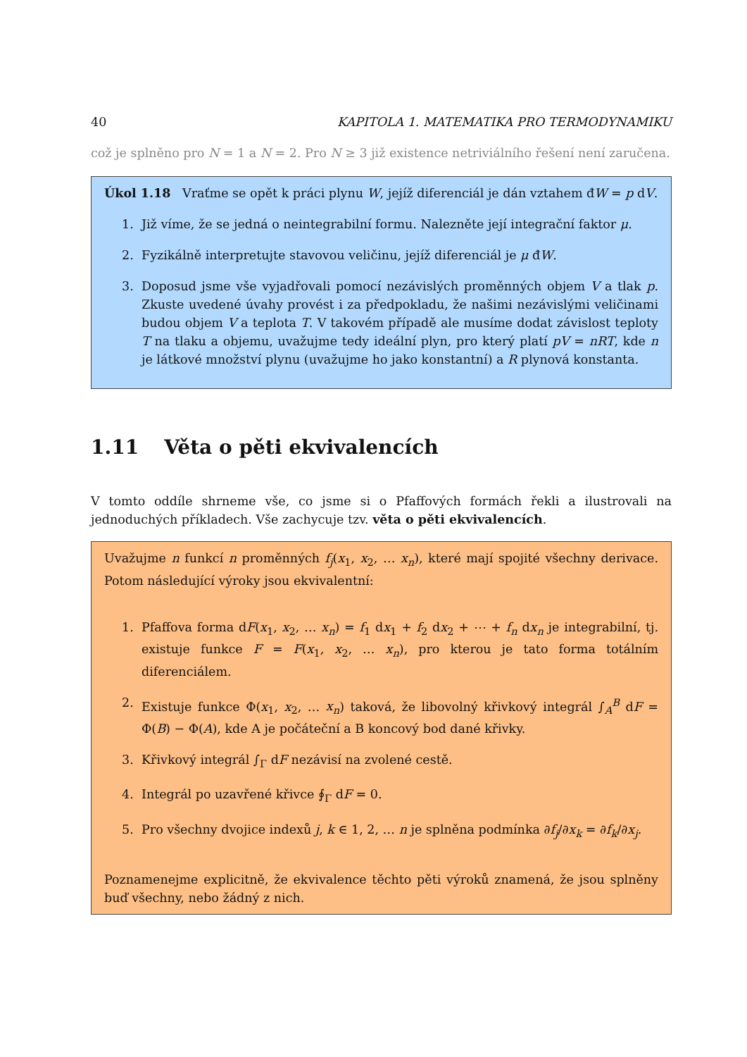40 KAPITOLA 1. MATEMATIKA PRO TERMODYNAMIKU
což je splněno pro N = 1 a N = 2. Pro N ≥ 3 již existence netriviálního řešení není zaručena.
Úkol 1.18 Vraťme se opět k práci plynu W, jejíž diferenciál je dán vztahem đW = p dV.
1. Již víme, že se jedná o neintegrabilní formu. Nalezněte její integrační faktor μ.
2. Fyzikálně interpretujte stavovou veličinu, jejíž diferenciál je μ đW.
3. Doposud jsme vše vyjadřovali pomocí nezávislých proměnných objem V a tlak p. Zkuste uvedené úvahy provést i za předpokladu, že našimi nezávislými veličinami budou objem V a teplota T. V takovém případě ale musíme dodat závislost teploty T na tlaku a objemu, uvažujme tedy ideální plyn, pro který platí pV = nRT, kde n je látkové množství plynu (uvažujme ho jako konstantní) a R plynová konstanta.
1.11 Věta o pěti ekvivalencích
V tomto oddíle shrneme vše, co jsme si o Pfaffových formách řekli a ilustrovali na jednoduchých příkladech. Vše zachycuje tzv. věta o pěti ekvivalencích.
Uvažujme n funkcí n proměnných f<sub>j</sub>(x<sub>1</sub>, x<sub>2</sub>, … x<sub>n</sub>), které mají spojité všechny derivace. Potom následující výroky jsou ekvivalentní:
1. Pfaffova forma dF(x<sub>1</sub>, x<sub>2</sub>, … x<sub>n</sub>) = f<sub>1</sub> dx<sub>1</sub> + f<sub>2</sub> dx<sub>2</sub> + ⋯ + f<sub>n</sub> dx<sub>n</sub> je integrabilní, tj. existuje funkce F = F(x<sub>1</sub>, x<sub>2</sub>, … x<sub>n</sub>), pro kterou je tato forma totálním diferenciálem.
2. Existuje funkce Φ(x<sub>1</sub>, x<sub>2</sub>, … x<sub>n</sub>) taková, že libovolný křivkový integrál ∫<sub>A</sub><sup>B</sup> dF = Φ(B) − Φ(A), kde A je počáteční a B koncový bod dané křivky.
3. Křivkový integrál ∫<sub>Γ</sub> dF nezávisí na zvolené cestě.
4. Integrál po uzavřené křivce ∮<sub>Γ</sub> dF = 0.
5. Pro všechny dvojice indexů j, k ∈ 1, 2, … n je splněna podmínka ∂f<sub>j</sub>/∂x<sub>k</sub> = ∂f<sub>k</sub>/∂x<sub>j</sub>.
Poznamenejme explicitně, že ekvivalence těchto pěti výroků znamená, že jsou splněny buď všechny, nebo žádný z nich.